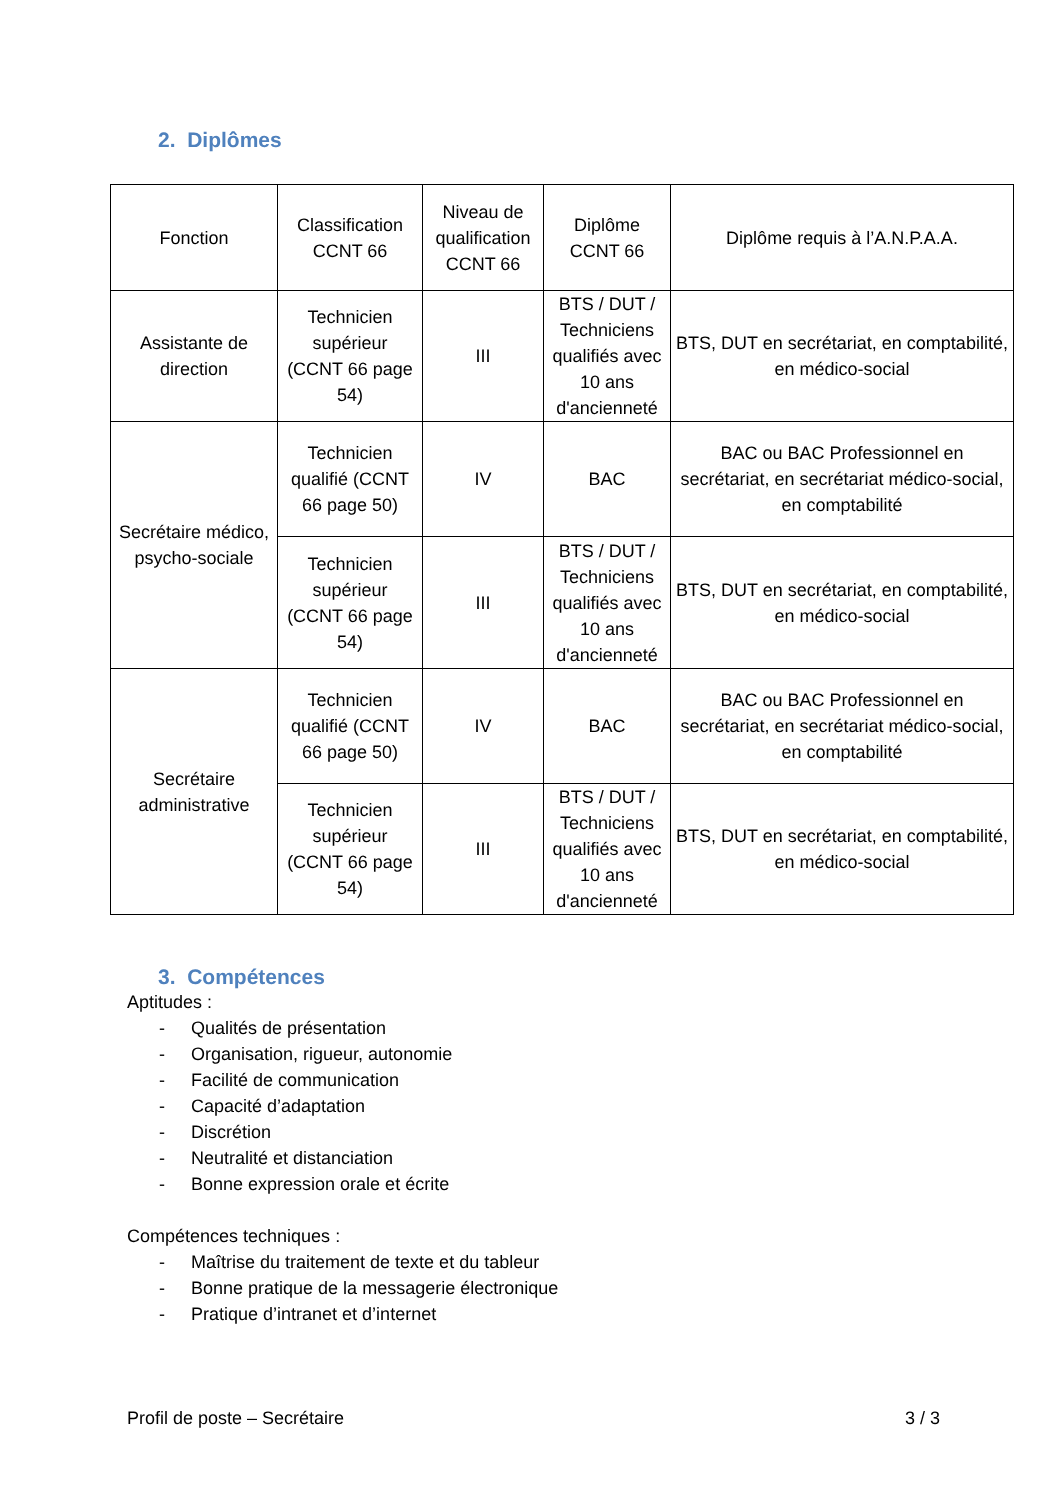2. Diplômes
| Fonction | Classification CCNT 66 | Niveau de qualification CCNT 66 | Diplôme CCNT 66 | Diplôme requis à l’A.N.P.A.A. |
| Assistante de direction | Technicien supérieur (CCNT 66 page 54) | III | BTS / DUT / Techniciens qualifiés avec 10 ans d'ancienneté | BTS, DUT en secrétariat, en comptabilité, en médico-social |
| Secrétaire médico, psycho-sociale | Technicien qualifié (CCNT 66 page 50) | IV | BAC | BAC ou BAC Professionnel en secrétariat, en secrétariat médico-social, en comptabilité |
| | Technicien supérieur (CCNT 66 page 54) | III | BTS / DUT / Techniciens qualifiés avec 10 ans d'ancienneté | BTS, DUT en secrétariat, en comptabilité, en médico-social |
| Secrétaire administrative | Technicien qualifié (CCNT 66 page 50) | IV | BAC | BAC ou BAC Professionnel en secrétariat, en secrétariat médico-social, en comptabilité |
| | Technicien supérieur (CCNT 66 page 54) | III | BTS / DUT / Techniciens qualifiés avec 10 ans d'ancienneté | BTS, DUT en secrétariat, en comptabilité, en médico-social |
3. Compétences
Aptitudes :
- Qualités de présentation
- Organisation, rigueur, autonomie
- Facilité de communication
- Capacité d’adaptation
- Discrétion
- Neutralité et distanciation
- Bonne expression orale et écrite
Compétences techniques :
- Maîtrise du traitement de texte et du tableur
- Bonne pratique de la messagerie électronique
- Pratique d’intranet et d’internet
Profil de poste – Secrétaire 3 / 3